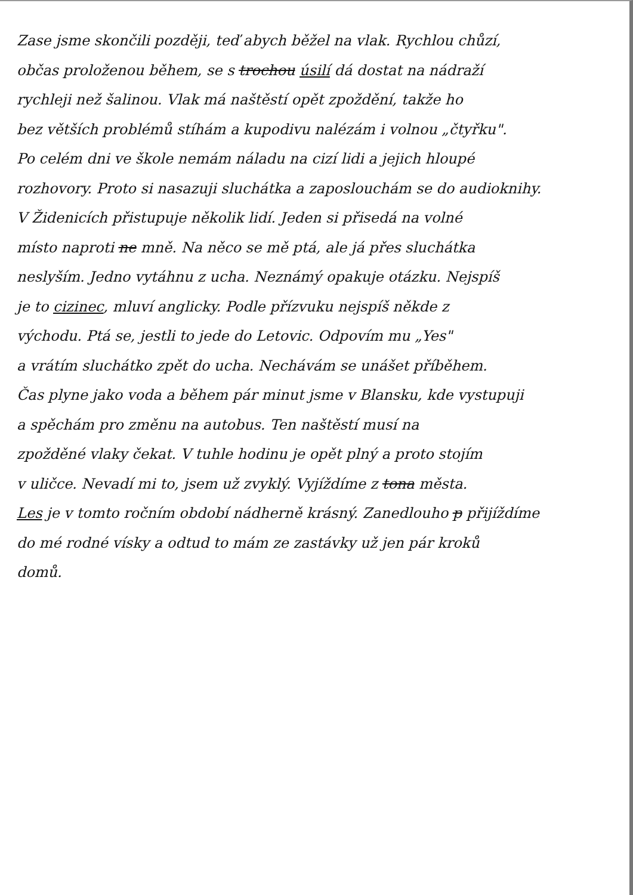Zase jsme skončili později, teď abych běžel na vlak. Rychlou chůzí,
občas proloženou během, se s trochou úsilí dá dostat na nádraží
rychleji než šalinou. Vlak má naštěstí opět zpoždění, takže ho
bez větších problémů stíhám a kupodivu nalézám i volnou „čtyřku".
Po celém dni ve škole nemám náladu na cizí lidi a jejich hloupé
rozhovory. Proto si nasazuji sluchátka a zaposlouchám se do audioknihy.
V Židenicích přistupuje několik lidí. Jeden si přisedá na volné
místo naproti ne mně. Na něco se mě ptá, ale já přes sluchátka
neslyším. Jedno vytáhnu z ucha. Neznámý opakuje otázku. Nejspíš
je to cizinec, mluví anglicky. Podle přízvuku nejspíš někde z
východu. Ptá se, jestli to jede do Letovic. Odpovím mu „Yes"
a vrátím sluchátko zpět do ucha. Nechávám se unášet příběhem.
Čas plyne jako voda a během pár minut jsme v Blansku, kde vystupuji
a spěchám pro změnu na autobus. Ten naštěstí musí na
zpožděné vlaky čekat. V tuhle hodinu je opět plný a proto stojím
v uličce. Nevadí mi to, jsem už zvyklý. Vyjíždíme z tona města.
Les je v tomto ročním období nádherně krásný. Zanedlouho p přijíždíme
do mé rodné vísky a odtud to mám ze zastávky už jen pár kroků
domů.